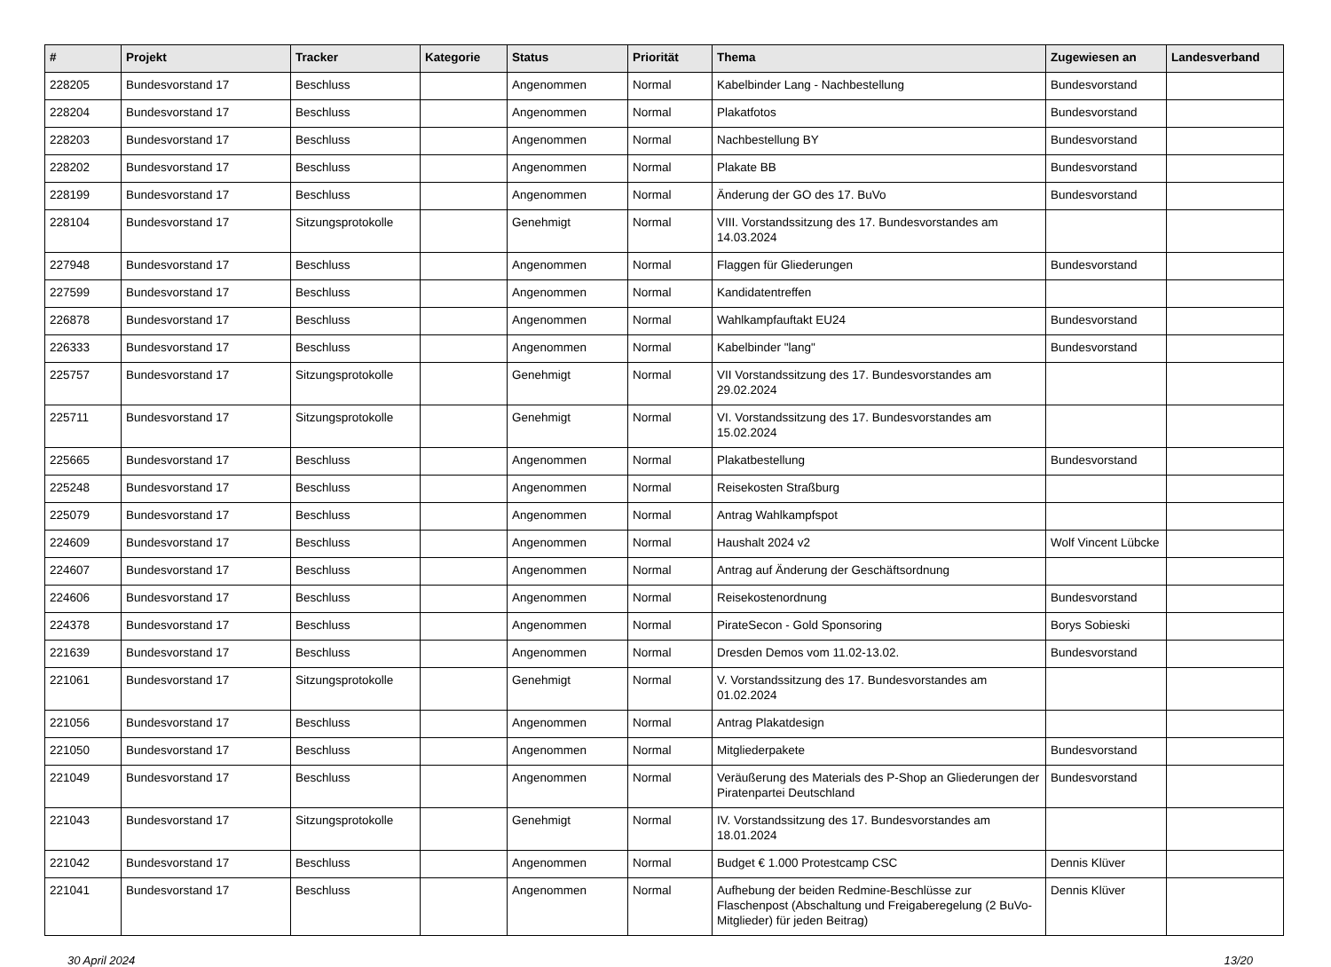| # | Projekt | Tracker | Kategorie | Status | Priorität | Thema | Zugewiesen an | Landesverband |
| --- | --- | --- | --- | --- | --- | --- | --- | --- |
| 228205 | Bundesvorstand 17 | Beschluss | | Angenommen | Normal | Kabelbinder Lang - Nachbestellung | Bundesvorstand | |
| 228204 | Bundesvorstand 17 | Beschluss | | Angenommen | Normal | Plakatfotos | Bundesvorstand | |
| 228203 | Bundesvorstand 17 | Beschluss | | Angenommen | Normal | Nachbestellung BY | Bundesvorstand | |
| 228202 | Bundesvorstand 17 | Beschluss | | Angenommen | Normal | Plakate BB | Bundesvorstand | |
| 228199 | Bundesvorstand 17 | Beschluss | | Angenommen | Normal | Änderung der GO des 17. BuVo | Bundesvorstand | |
| 228104 | Bundesvorstand 17 | Sitzungsprotokolle | | Genehmigt | Normal | VIII. Vorstandssitzung des 17. Bundesvorstandes am 14.03.2024 | | |
| 227948 | Bundesvorstand 17 | Beschluss | | Angenommen | Normal | Flaggen für Gliederungen | Bundesvorstand | |
| 227599 | Bundesvorstand 17 | Beschluss | | Angenommen | Normal | Kandidatentreffen | | |
| 226878 | Bundesvorstand 17 | Beschluss | | Angenommen | Normal | Wahlkampfauftakt EU24 | Bundesvorstand | |
| 226333 | Bundesvorstand 17 | Beschluss | | Angenommen | Normal | Kabelbinder "lang" | Bundesvorstand | |
| 225757 | Bundesvorstand 17 | Sitzungsprotokolle | | Genehmigt | Normal | VII Vorstandssitzung des 17. Bundesvorstandes am 29.02.2024 | | |
| 225711 | Bundesvorstand 17 | Sitzungsprotokolle | | Genehmigt | Normal | VI. Vorstandssitzung des 17. Bundesvorstandes am 15.02.2024 | | |
| 225665 | Bundesvorstand 17 | Beschluss | | Angenommen | Normal | Plakatbestellung | Bundesvorstand | |
| 225248 | Bundesvorstand 17 | Beschluss | | Angenommen | Normal | Reisekosten Straßburg | | |
| 225079 | Bundesvorstand 17 | Beschluss | | Angenommen | Normal | Antrag Wahlkampfspot | | |
| 224609 | Bundesvorstand 17 | Beschluss | | Angenommen | Normal | Haushalt 2024 v2 | Wolf Vincent Lübcke | |
| 224607 | Bundesvorstand 17 | Beschluss | | Angenommen | Normal | Antrag auf Änderung der Geschäftsordnung | | |
| 224606 | Bundesvorstand 17 | Beschluss | | Angenommen | Normal | Reisekostenordnung | Bundesvorstand | |
| 224378 | Bundesvorstand 17 | Beschluss | | Angenommen | Normal | PirateSecon - Gold Sponsoring | Borys Sobieski | |
| 221639 | Bundesvorstand 17 | Beschluss | | Angenommen | Normal | Dresden Demos vom 11.02-13.02. | Bundesvorstand | |
| 221061 | Bundesvorstand 17 | Sitzungsprotokolle | | Genehmigt | Normal | V. Vorstandssitzung des 17. Bundesvorstandes am 01.02.2024 | | |
| 221056 | Bundesvorstand 17 | Beschluss | | Angenommen | Normal | Antrag Plakatdesign | | |
| 221050 | Bundesvorstand 17 | Beschluss | | Angenommen | Normal | Mitgliederpakete | Bundesvorstand | |
| 221049 | Bundesvorstand 17 | Beschluss | | Angenommen | Normal | Veräußerung des Materials des P-Shop an Gliederungen der Piratenpartei Deutschland | Bundesvorstand | |
| 221043 | Bundesvorstand 17 | Sitzungsprotokolle | | Genehmigt | Normal | IV. Vorstandssitzung des 17. Bundesvorstandes am 18.01.2024 | | |
| 221042 | Bundesvorstand 17 | Beschluss | | Angenommen | Normal | Budget € 1.000 Protestcamp CSC | Dennis Klüver | |
| 221041 | Bundesvorstand 17 | Beschluss | | Angenommen | Normal | Aufhebung der beiden Redmine-Beschlüsse zur Flaschenpost (Abschaltung und Freigaberegelung (2 BuVo-Mitglieder) für jeden Beitrag) | Dennis Klüver | |
30 April 2024 13/20